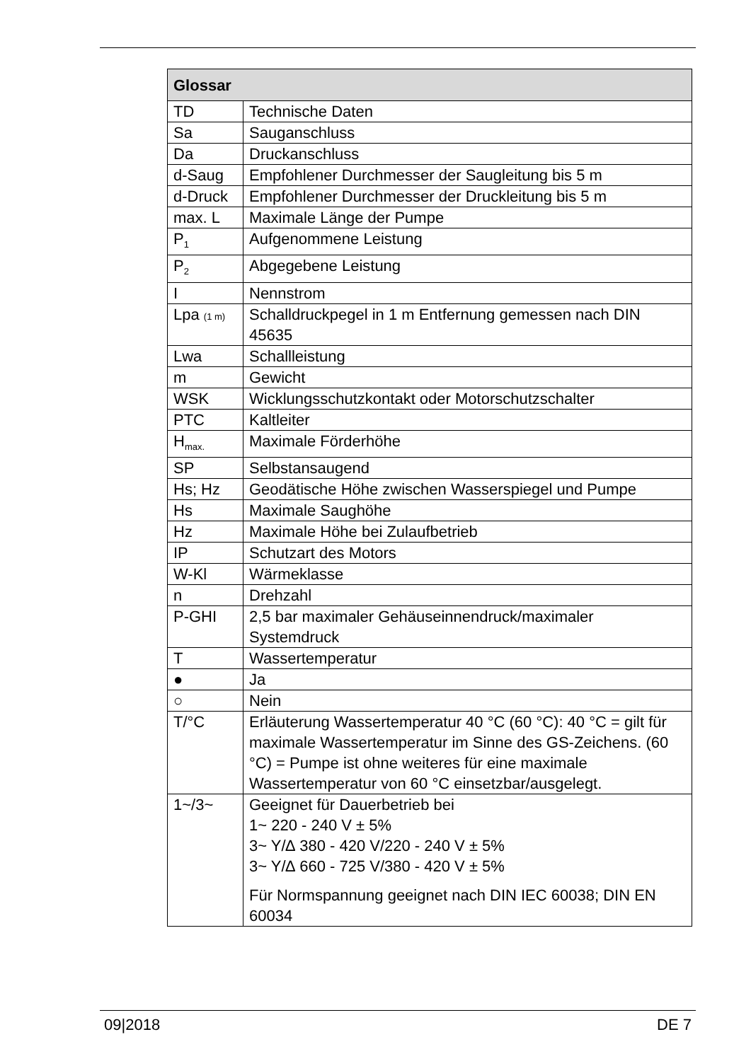| Glossar | |
| --- | --- |
| TD | Technische Daten |
| Sa | Sauganschluss |
| Da | Druckanschluss |
| d-Saug | Empfohlener Durchmesser der Saugleitung bis 5 m |
| d-Druck | Empfohlener Durchmesser der Druckleitung bis 5 m |
| max. L | Maximale Länge der Pumpe |
| P<sub>1</sub> | Aufgenommene Leistung |
| P<sub>2</sub> | Abgegebene Leistung |
| I | Nennstrom |
| Lpa (1 m) | Schalldruckpegel in 1 m Entfernung gemessen nach DIN 45635 |
| Lwa | Schallleistung |
| m | Gewicht |
| WSK | Wicklungsschutzkontakt oder Motorschutzschalter |
| PTC | Kaltleiter |
| H<sub>max.</sub> | Maximale Förderhöhe |
| SP | Selbstansaugend |
| Hs; Hz | Geodätische Höhe zwischen Wasserspiegel und Pumpe |
| Hs | Maximale Saughöhe |
| Hz | Maximale Höhe bei Zulaufbetrieb |
| IP | Schutzart des Motors |
| W-Kl | Wärmeklasse |
| n | Drehzahl |
| P-GHI | 2,5 bar maximaler Gehäuseinnendruck/maximaler Systemdruck |
| T | Wassertemperatur |
| ● | Ja |
| ○ | Nein |
| T/°C | Erläuterung Wassertemperatur 40 °C (60 °C): 40 °C = gilt für maximale Wassertemperatur im Sinne des GS-Zeichens. (60 °C) = Pumpe ist ohne weiteres für eine maximale Wassertemperatur von 60 °C einsetzbar/ausgelegt. |
| 1~/3~ | Geeignet für Dauerbetrieb bei 1~ 220 - 240 V ± 5% 3~ Y/∆ 380 - 420 V/220 - 240 V ± 5% 3~ Y/∆ 660 - 725 V/380 - 420 V ± 5% Für Normspannung geeignet nach DIN IEC 60038; DIN EN 60034 |
09|2018 DE 7